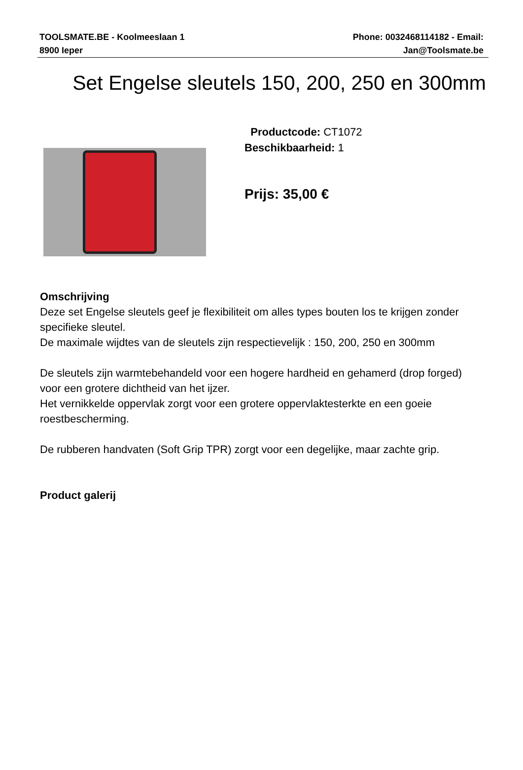TOOLSMATE.BE - Koolmeeslaan 1
8900 Ieper
Phone: 0032468114182 - Email:
Jan@Toolsmate.be
Set Engelse sleutels 150, 200, 250 en 300mm
Productcode: CT1072
Beschikbaarheid: 1
Prijs: 35,00 €
Omschrijving
Deze set Engelse sleutels geef je flexibiliteit om alles types bouten los te krijgen zonder specifieke sleutel.
De maximale wijdtes van de sleutels zijn respectievelijk : 150, 200, 250 en 300mm
De sleutels zijn warmtebehandeld voor een hogere hardheid en gehamerd (drop forged) voor een grotere dichtheid van het ijzer.
Het vernikkelde oppervlak zorgt voor een grotere oppervlaktesterkte en een goeie roestbescherming.
De rubberen handvaten (Soft Grip TPR) zorgt voor een degelijke, maar zachte grip.
Product galerij